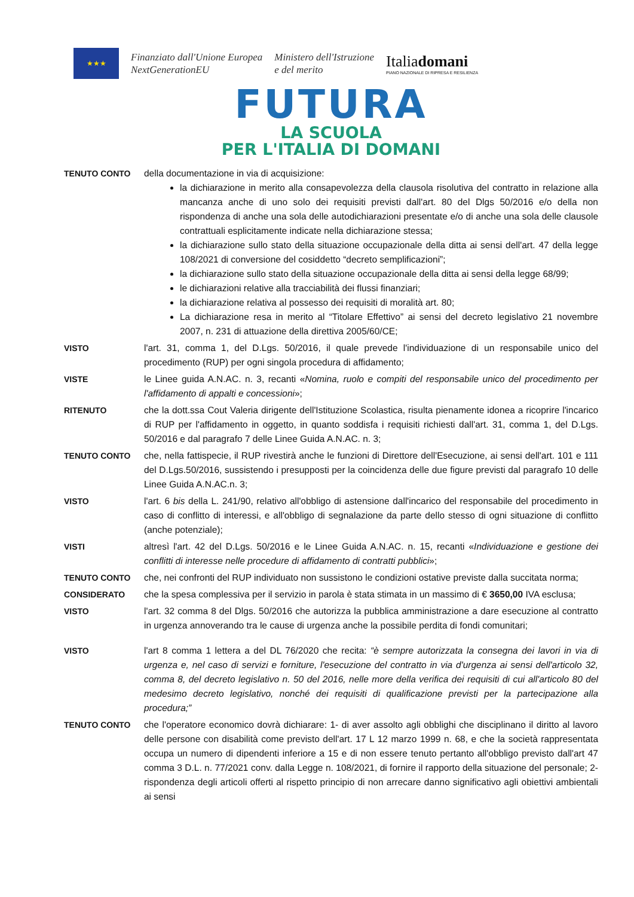★★★
Finanziato dall'Unione Europea
NextGenerationEU
Ministero dell'Istruzione
e del merito
Italiadomani
PIANO NAZIONALE DI RIPRESA E RESILIENZA
FUTURA
LA SCUOLA
PER L'ITALIA DI DOMANI
TENUTO CONTO della documentazione in via di acquisizione:
la dichiarazione in merito alla consapevolezza della clausola risolutiva del contratto in relazione alla mancanza anche di uno solo dei requisiti previsti dall'art. 80 del Dlgs 50/2016 e/o della non rispondenza di anche una sola delle autodichiarazioni presentate e/o di anche una sola delle clausole contrattuali esplicitamente indicate nella dichiarazione stessa;
la dichiarazione sullo stato della situazione occupazionale della ditta ai sensi dell'art. 47 della legge 108/2021 di conversione del cosiddetto “decreto semplificazioni”;
la dichiarazione sullo stato della situazione occupazionale della ditta ai sensi della legge 68/99;
le dichiarazioni relative alla tracciabilità dei flussi finanziari;
la dichiarazione relativa al possesso dei requisiti di moralità art. 80;
La dichiarazione resa in merito al “Titolare Effettivo” ai sensi del decreto legislativo 21 novembre 2007, n. 231 di attuazione della direttiva 2005/60/CE;
VISTO l'art. 31, comma 1, del D.Lgs. 50/2016, il quale prevede l'individuazione di un responsabile unico del procedimento (RUP) per ogni singola procedura di affidamento;
VISTE le Linee guida A.N.AC. n. 3, recanti «Nomina, ruolo e compiti del responsabile unico del procedimento per l'affidamento di appalti e concessioni»;
RITENUTO che la dott.ssa Cout Valeria dirigente dell'Istituzione Scolastica, risulta pienamente idonea a ricoprire l'incarico di RUP per l'affidamento in oggetto, in quanto soddisfa i requisiti richiesti dall'art. 31, comma 1, del D.Lgs. 50/2016 e dal paragrafo 7 delle Linee Guida A.N.AC. n. 3;
TENUTO CONTO che, nella fattispecie, il RUP rivestirà anche le funzioni di Direttore dell'Esecuzione, ai sensi dell'art. 101 e 111 del D.Lgs.50/2016, sussistendo i presupposti per la coincidenza delle due figure previsti dal paragrafo 10 delle Linee Guida A.N.AC.n. 3;
VISTO l'art. 6 bis della L. 241/90, relativo all'obbligo di astensione dall'incarico del responsabile del procedimento in caso di conflitto di interessi, e all'obbligo di segnalazione da parte dello stesso di ogni situazione di conflitto (anche potenziale);
VISTI altresì l'art. 42 del D.Lgs. 50/2016 e le Linee Guida A.N.AC. n. 15, recanti «Individuazione e gestione dei conflitti di interesse nelle procedure di affidamento di contratti pubblici»;
TENUTO CONTO che, nei confronti del RUP individuato non sussistono le condizioni ostative previste dalla succitata norma;
CONSIDERATO che la spesa complessiva per il servizio in parola è stata stimata in un massimo di € 3650,00 IVA esclusa;
VISTO l'art. 32 comma 8 del Dlgs. 50/2016 che autorizza la pubblica amministrazione a dare esecuzione al contratto in urgenza annoverando tra le cause di urgenza anche la possibile perdita di fondi comunitari;
VISTO l'art 8 comma 1 lettera a del DL 76/2020 che recita: “è sempre autorizzata la consegna dei lavori in via di urgenza e, nel caso di servizi e forniture, l'esecuzione del contratto in via d'urgenza ai sensi dell'articolo 32, comma 8, del decreto legislativo n. 50 del 2016, nelle more della verifica dei requisiti di cui all'articolo 80 del medesimo decreto legislativo, nonché dei requisiti di qualificazione previsti per la partecipazione alla procedura;”
TENUTO CONTO che l'operatore economico dovrà dichiarare: 1- di aver assolto agli obblighi che disciplinano il diritto al lavoro delle persone con disabilità come previsto dell'art. 17 L 12 marzo 1999 n. 68, e che la società rappresentata occupa un numero di dipendenti inferiore a 15 e di non essere tenuto pertanto all'obbligo previsto dall'art 47 comma 3 D.L. n. 77/2021 conv. dalla Legge n. 108/2021, di fornire il rapporto della situazione del personale; 2- rispondenza degli articoli offerti al rispetto principio di non arrecare danno significativo agli obiettivi ambientali ai sensi